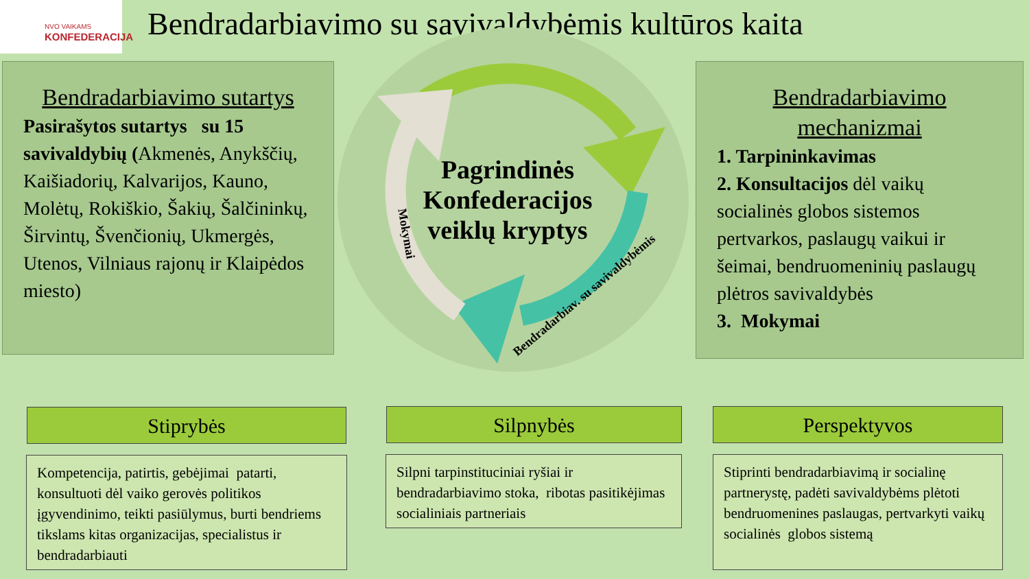NVO VAIKAMS
KONFEDERACIJA
Bendradarbiavimo su savivaldybėmis kultūros kaita
Pagrindinės Konfederacijos veiklų kryptys
Mokymai
Bendradarbiav. su savivaldybėmis
Bendradarbiavimo sutartys
Pasirašytos sutartys su 15 savivaldybių (Akmenės, Anykščių, Kaišiadorių, Kalvarijos, Kauno, Molėtų, Rokiškio, Šakių, Šalčininkų, Širvintų, Švenčionių, Ukmergės, Utenos, Vilniaus rajonų ir Klaipėdos miesto)
Bendradarbiavimo mechanizmai
1. Tarpininkavimas
2. Konsultacijos dėl vaikų socialinės globos sistemos pertvarkos, paslaugų vaikui ir šeimai, bendruomeninių paslaugų plėtros savivaldybės
3. Mokymai
Stiprybės Silpnybės Perspektyvos
Kompetencija, patirtis, gebėjimai patarti, konsultuoti dėl vaiko gerovės politikos įgyvendinimo, teikti pasiūlymus, burti bendriems tikslams kitas organizacijas, specialistus ir bendradarbiauti
Silpni tarpinstituciniai ryšiai ir bendradarbiavimo stoka, ribotas pasitikėjimas socialiniais partneriais
Stiprinti bendradarbiavimą ir socialinę partnerystę, padėti savivaldybėms plėtoti bendruomenines paslaugas, pertvarkyti vaikų socialinės globos sistemą